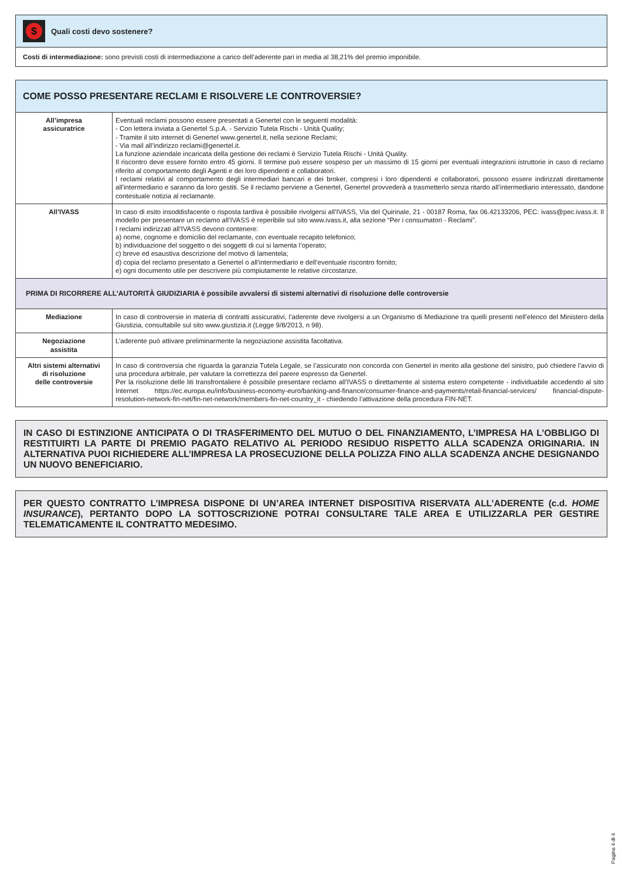$
Quali costi devo sostenere?
Costi di intermediazione: sono previsti costi di intermediazione a carico dell’aderente pari in media al 38,21% del premio imponibile.
COME POSSO PRESENTARE RECLAMI E RISOLVERE LE CONTROVERSIE?
| All’impresa assicuratrice | Eventuali reclami possono essere presentati a Genertel con le seguenti modalità: - Con lettera inviata a Genertel S.p.A. - Servizio Tutela Rischi - Unità Quality; - Tramite il sito internet di Genertel www.genertel.it, nella sezione Reclami; - Via mail all’indirizzo reclami@genertel.it. La funzione aziendale incaricata della gestione dei reclami è Servizio Tutela Rischi - Unità Quality. Il riscontro deve essere fornito entro 45 giorni. Il termine può essere sospeso per un massimo di 15 giorni per eventuali integrazioni istruttorie in caso di reclamo riferito al comportamento degli Agenti e dei loro dipendenti e collaboratori. I reclami relativi al comportamento degli intermediari bancari e dei broker, compresi i loro dipendenti e collaboratori, possono essere indirizzati direttamente all’intermediario e saranno da loro gestiti. Se il reclamo perviene a Genertel, Genertel provvederà a trasmetterlo senza ritardo all’intermediario interessato, dandone contestuale notizia al reclamante. |
| All’IVASS | In caso di esito insoddisfacente o risposta tardiva è possibile rivolgersi all’IVASS, Via del Quirinale, 21 - 00187 Roma, fax 06.42133206, PEC: ivass@pec.ivass.it. Il modello per presentare un reclamo all’IVASS è reperibile sul sito www.ivass.it, alla sezione “Per i consumatori - Reclami”. I reclami indirizzati all’IVASS devono contenere: a) nome, cognome e domicilio del reclamante, con eventuale recapito telefonico; b) individuazione del soggetto o dei soggetti di cui si lamenta l’operato; c) breve ed esaustiva descrizione del motivo di lamentela; d) copia del reclamo presentato a Genertel o all’intermediario e dell’eventuale riscontro fornito; e) ogni documento utile per descrivere più compiutamente le relative circostanze. |
| PRIMA DI RICORRERE ALL’AUTORITÀ GIUDIZIARIA è possibile avvalersi di sistemi alternativi di risoluzione delle controversie | |
| Mediazione | In caso di controversie in materia di contratti assicurativi, l’aderente deve rivolgersi a un Organismo di Mediazione tra quelli presenti nell’elenco del Ministero della Giustizia, consultabile sul sito www.giustizia.it (Legge 9/8/2013, n 98). |
| Negoziazione assistita | L’aderente può attivare preliminarmente la negoziazione assistita facoltativa. |
| Altri sistemi alternativi di risoluzione delle controversie | In caso di controversia che riguarda la garanzia Tutela Legale, se l’assicurato non concorda con Genertel in merito alla gestione del sinistro, può chiedere l’avvio di una procedura arbitrale, per valutare la correttezza del parere espresso da Genertel. Per la risoluzione delle liti transfrontaliere è possibile presentare reclamo all’IVASS o direttamente al sistema estero competente - individuabile accedendo al sito Internet https://ec.europa.eu/info/business-economy-euro/banking-and-finance/consumer-finance-and-payments/retail-financial-services/ financial-dispute-resolution-network-fin-net/fin-net-network/members-fin-net-country_it - chiedendo l’attivazione della procedura FIN-NET. |
IN CASO DI ESTINZIONE ANTICIPATA O DI TRASFERIMENTO DEL MUTUO O DEL FINANZIAMENTO, L’IMPRESA HA L’OBBLIGO DI RESTITUIRTI LA PARTE DI PREMIO PAGATO RELATIVO AL PERIODO RESIDUO RISPETTO ALLA SCADENZA ORIGINARIA. IN ALTERNATIVA PUOI RICHIEDERE ALL’IMPRESA LA PROSECUZIONE DELLA POLIZZA FINO ALLA SCADENZA ANCHE DESIGNANDO UN NUOVO BENEFICIARIO.
PER QUESTO CONTRATTO L’IMPRESA DISPONE DI UN’AREA INTERNET DISPOSITIVA RISERVATA ALL’ADERENTE (c.d. HOME INSURANCE), PERTANTO DOPO LA SOTTOSCRIZIONE POTRAI CONSULTARE TALE AREA E UTILIZZARLA PER GESTIRE TELEMATICAMENTE IL CONTRATTO MEDESIMO.
Pagina 4 di 4